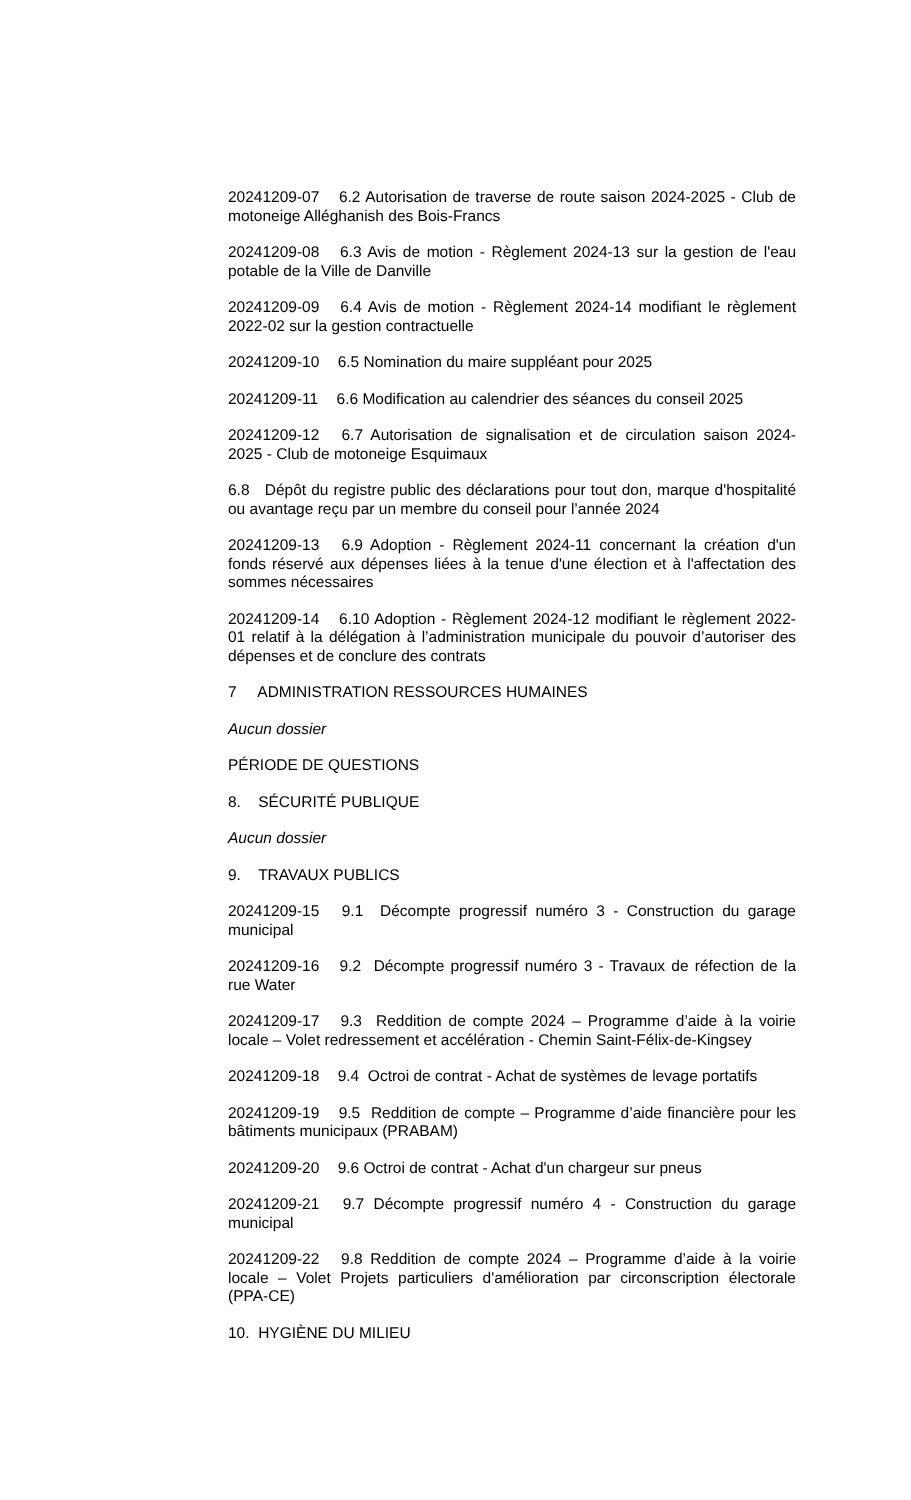20241209-07 6.2 Autorisation de traverse de route saison 2024-2025 - Club de motoneige Alléghanish des Bois-Francs
20241209-08 6.3 Avis de motion - Règlement 2024-13 sur la gestion de l'eau potable de la Ville de Danville
20241209-09 6.4 Avis de motion - Règlement 2024-14 modifiant le règlement 2022-02 sur la gestion contractuelle
20241209-10 6.5 Nomination du maire suppléant pour 2025
20241209-11 6.6 Modification au calendrier des séances du conseil 2025
20241209-12 6.7 Autorisation de signalisation et de circulation saison 2024-2025 - Club de motoneige Esquimaux
6.8 Dépôt du registre public des déclarations pour tout don, marque d'hospitalité ou avantage reçu par un membre du conseil pour l’année 2024
20241209-13 6.9 Adoption - Règlement 2024-11 concernant la création d'un fonds réservé aux dépenses liées à la tenue d'une élection et à l'affectation des sommes nécessaires
20241209-14 6.10 Adoption - Règlement 2024-12 modifiant le règlement 2022-01 relatif à la délégation à l’administration municipale du pouvoir d’autoriser des dépenses et de conclure des contrats
7 ADMINISTRATION RESSOURCES HUMAINES
Aucun dossier
PÉRIODE DE QUESTIONS
8. SÉCURITÉ PUBLIQUE
Aucun dossier
9. TRAVAUX PUBLICS
20241209-15 9.1 Décompte progressif numéro 3 - Construction du garage municipal
20241209-16 9.2 Décompte progressif numéro 3 - Travaux de réfection de la rue Water
20241209-17 9.3 Reddition de compte 2024 – Programme d’aide à la voirie locale – Volet redressement et accélération - Chemin Saint-Félix-de-Kingsey
20241209-18 9.4 Octroi de contrat - Achat de systèmes de levage portatifs
20241209-19 9.5 Reddition de compte – Programme d’aide financière pour les bâtiments municipaux (PRABAM)
20241209-20 9.6 Octroi de contrat - Achat d'un chargeur sur pneus
20241209-21 9.7 Décompte progressif numéro 4 - Construction du garage municipal
20241209-22 9.8 Reddition de compte 2024 – Programme d’aide à la voirie locale – Volet Projets particuliers d'amélioration par circonscription électorale (PPA-CE)
10. HYGIÈNE DU MILIEU